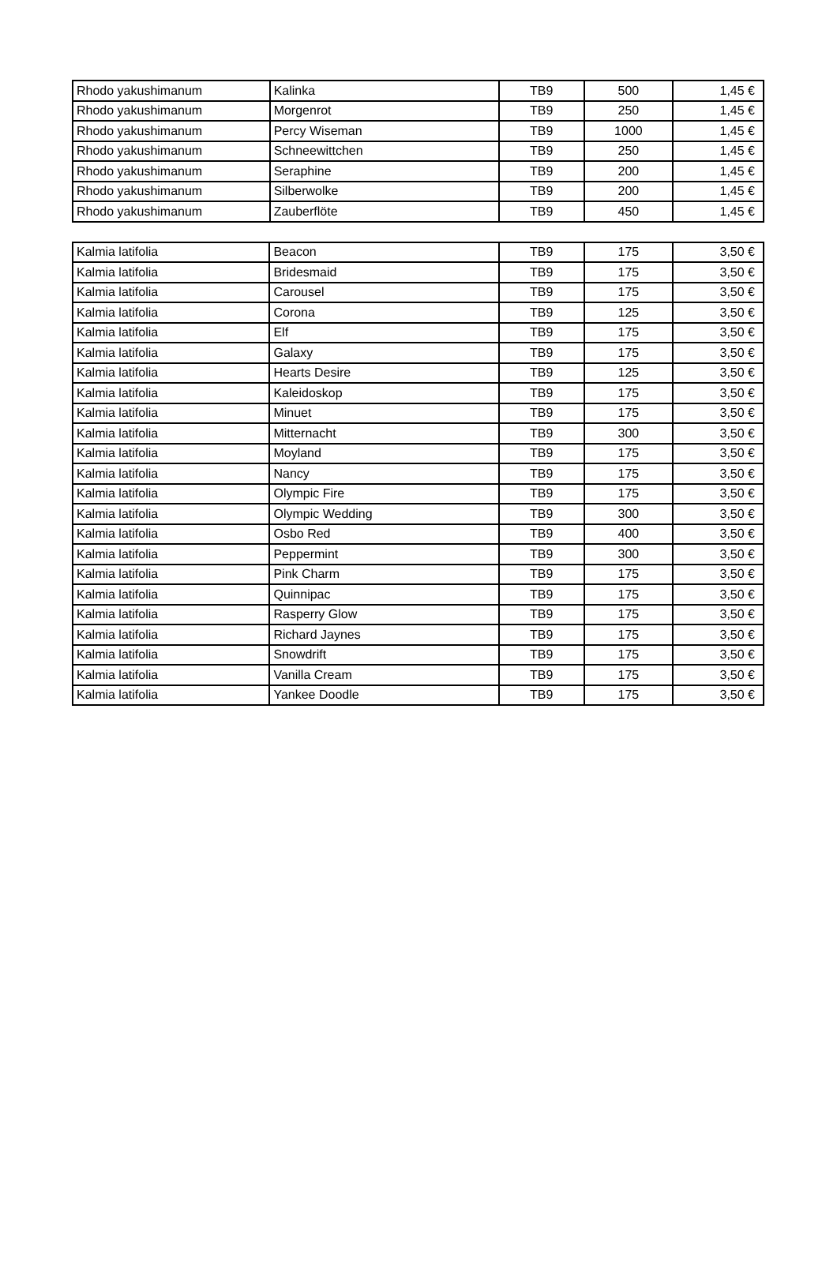| Rhodo yakushimanum | Kalinka | TB9 | 500 | 1,45 € |
| Rhodo yakushimanum | Morgenrot | TB9 | 250 | 1,45 € |
| Rhodo yakushimanum | Percy Wiseman | TB9 | 1000 | 1,45 € |
| Rhodo yakushimanum | Schneewittchen | TB9 | 250 | 1,45 € |
| Rhodo yakushimanum | Seraphine | TB9 | 200 | 1,45 € |
| Rhodo yakushimanum | Silberwolke | TB9 | 200 | 1,45 € |
| Rhodo yakushimanum | Zauberflöte | TB9 | 450 | 1,45 € |
| Kalmia latifolia | Beacon | TB9 | 175 | 3,50 € |
| Kalmia latifolia | Bridesmaid | TB9 | 175 | 3,50 € |
| Kalmia latifolia | Carousel | TB9 | 175 | 3,50 € |
| Kalmia latifolia | Corona | TB9 | 125 | 3,50 € |
| Kalmia latifolia | Elf | TB9 | 175 | 3,50 € |
| Kalmia latifolia | Galaxy | TB9 | 175 | 3,50 € |
| Kalmia latifolia | Hearts Desire | TB9 | 125 | 3,50 € |
| Kalmia latifolia | Kaleidoskop | TB9 | 175 | 3,50 € |
| Kalmia latifolia | Minuet | TB9 | 175 | 3,50 € |
| Kalmia latifolia | Mitternacht | TB9 | 300 | 3,50 € |
| Kalmia latifolia | Moyland | TB9 | 175 | 3,50 € |
| Kalmia latifolia | Nancy | TB9 | 175 | 3,50 € |
| Kalmia latifolia | Olympic Fire | TB9 | 175 | 3,50 € |
| Kalmia latifolia | Olympic Wedding | TB9 | 300 | 3,50 € |
| Kalmia latifolia | Osbo Red | TB9 | 400 | 3,50 € |
| Kalmia latifolia | Peppermint | TB9 | 300 | 3,50 € |
| Kalmia latifolia | Pink Charm | TB9 | 175 | 3,50 € |
| Kalmia latifolia | Quinnipac | TB9 | 175 | 3,50 € |
| Kalmia latifolia | Rasperry Glow | TB9 | 175 | 3,50 € |
| Kalmia latifolia | Richard Jaynes | TB9 | 175 | 3,50 € |
| Kalmia latifolia | Snowdrift | TB9 | 175 | 3,50 € |
| Kalmia latifolia | Vanilla Cream | TB9 | 175 | 3,50 € |
| Kalmia latifolia | Yankee Doodle | TB9 | 175 | 3,50 € |